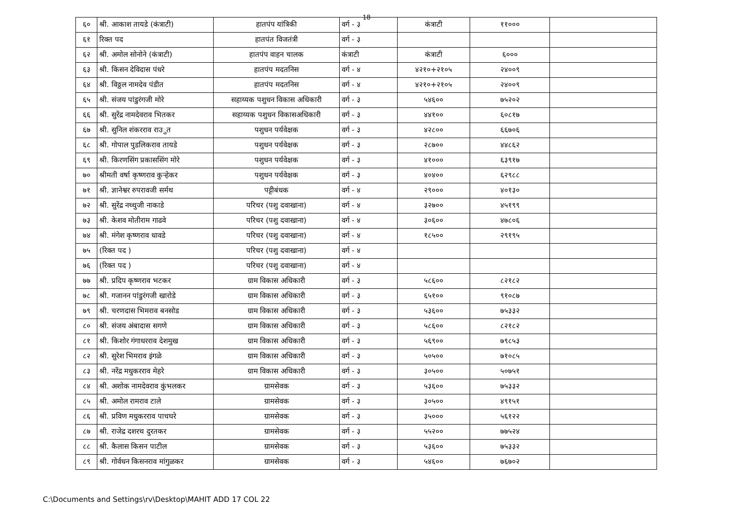18
| ६० | श्री. आकाश तायडे (कंत्राटी) | हातपंप यांत्रिकी | वर्ग - ३ | कंत्राटी | ११००० | |
| ६१ | रिक्त पद | हातपंत विजतंत्री | वर्ग - ३ | | | |
| ६२ | श्री. अमोल सोनोने (कंत्राटी) | हातपंप वाहन चालक | कंत्राटी | कंत्राटी | ६००० | |
| ६३ | श्री. किसन देविदास पंधरे | हातपंप मदतनिस | वर्ग - ४ | ४२१०+२१०५ | २४००९ | |
| ६४ | श्री. विठ्ठल नामदेव पंडीत | हातपंप मदतनिस | वर्ग - ४ | ४२१०+२१०५ | २४००९ | |
| ६५ | श्री. संजय पांडुरंगजी मोरे | सहाय्यक पशुधन विकास अधिकारी | वर्ग - ३ | ५४६०० | ७५२०२ | |
| ६६ | श्री. सुरेंद्र नामदेवराव भितकर | सहाय्यक पशुधन विकासअधिकारी | वर्ग - ३ | ४४१०० | ६०८१७ | |
| ६७ | श्री. सुनिल शंकरराव राउुत | पशुधन पर्यवेक्षक | वर्ग - ३ | ४२८०० | ६६७०६ | |
| ६८ | श्री. गोपाल पुडलिकराव तायडे | पशुधन पर्यवेक्षक | वर्ग - ३ | २८७०० | ४४८६२ | |
| ६९ | श्री. किरणसिंग प्रकाससिंग मोरे | पशुधन पर्यवेक्षक | वर्ग - ३ | ४१००० | ६३९१७ | |
| ७० | श्रीमती वर्षा कृष्णराव कुऱ्हेकर | पशुधन पर्यवेक्षक | वर्ग - ३ | ४०४०० | ६२९८८ | |
| ७१ | श्री. ज्ञानेश्वर रुपरावजी सर्मथ | पट्टीबंधक | वर्ग - ४ | २९००० | ४०१३० | |
| ७२ | श्री. सुरेंद्र नथ्थुजी नाकाडे | परिचर (पशु दवाखाना) | वर्ग - ४ | ३२७०० | ४५१९९ | |
| ७३ | श्री. केशव मोतीराम गाढवे | परिचर (पशु दवाखाना) | वर्ग - ४ | ३०६०० | ४७८०६ | |
| ७४ | श्री. मंगेश कृष्णराव धावडे | परिचर (पशु दवाखाना) | वर्ग - ४ | १८५०० | २९१९५ | |
| ७५ | (रिक्त पद ) | परिचर (पशु दवाखाना) | वर्ग - ४ | | | |
| ७६ | (रिक्त पद ) | परिचर (पशु दवाखाना) | वर्ग - ४ | | | |
| ७७ | श्री. प्रदिप कृष्णराव भटकर | ग्राम विकास अधिकारी | वर्ग - ३ | ५८६०० | ८२१८२ | |
| ७८ | श्री. गजानन पांडुरंगजी खारोडे | ग्राम विकास अधिकारी | वर्ग - ३ | ६५१०० | ९१०८७ | |
| ७९ | श्री. चरणदास भिमराव बनसोड | ग्राम विकास अधिकारी | वर्ग - ३ | ५३६०० | ७५३३२ | |
| ८० | श्री. संजय अंबादास सगणे | ग्राम विकास अधिकारी | वर्ग - ३ | ५८६०० | ८२१८२ | |
| ८१ | श्री. किशोर गंगाधरराव देशमुख | ग्राम विकास अधिकारी | वर्ग - ३ | ५६९०० | ७९८५३ | |
| ८२ | श्री. सुरेश भिमराव इंगळे | ग्राम विकास अधिकारी | वर्ग - ३ | ५०५०० | ७१०८५ | |
| ८३ | श्री. नरेंद्र मधुकरराव मेहरे | ग्राम विकास अधिकारी | वर्ग - ३ | ३०५०० | ५०७५१ | |
| ८४ | श्री. अशोक नामदेवराव कुंभलकर | ग्रामसेवक | वर्ग - ३ | ५३६०० | ७५३३२ | |
| ८५ | श्री. अमोल रामराव टाले | ग्रामसेवक | वर्ग - ३ | ३०५०० | ४९१५१ | |
| ८६ | श्री. प्रविण मधुकरराव पाचघरे | ग्रामसेवक | वर्ग - ३ | ३५००० | ५६१२२ | |
| ८७ | श्री. राजेद्र दशरथ दुरतकर | ग्रामसेवक | वर्ग - ३ | ५५२०० | ७७५२४ | |
| ८८ | श्री. कैलास किसन पाटील | ग्रामसेवक | वर्ग - ३ | ५३६०० | ७५३३२ | |
| ८९ | श्री. गोर्वधन किसनराव मांगुळकर | ग्रामसेवक | वर्ग - ३ | ५४६०० | ७६७०२ | |
C:\Documents and Settings\rv\Desktop\MAHIT ADD 17 COL 22